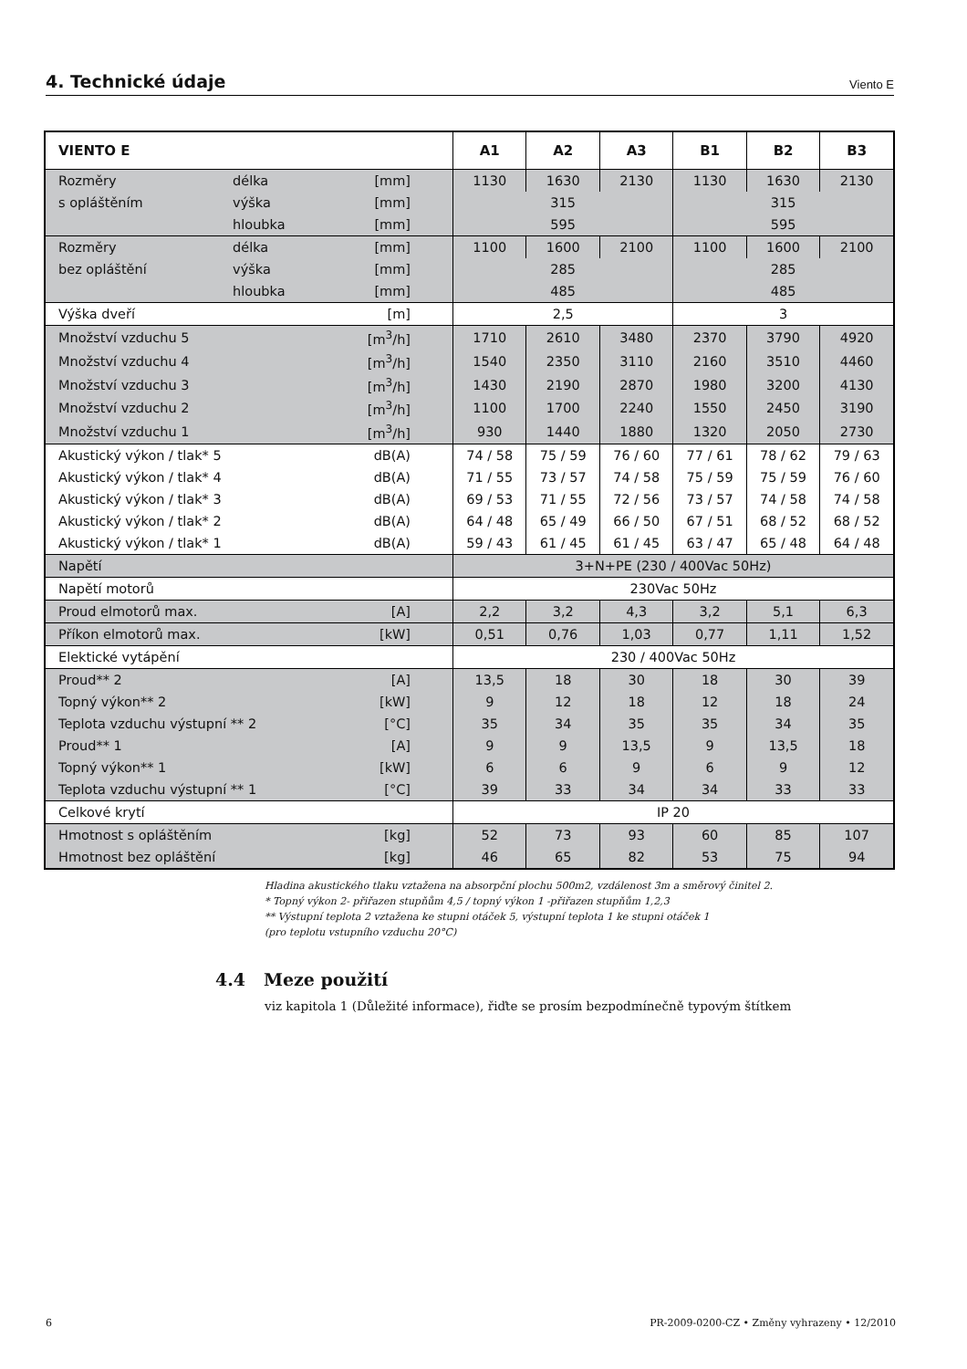4. Technické údaje
Viento E
| VIENTO E | | | A1 | A2 | A3 | B1 | B2 | B3 |
| --- | --- | --- | --- | --- | --- | --- | --- | --- |
| Rozměry | délka | [mm] | 1130 | 1630 | 2130 | 1130 | 1630 | 2130 |
| s opláštěním | výška | [mm] | 315 | | | 315 | | |
| | hloubka | [mm] | 595 | | | 595 | | |
| Rozměry | délka | [mm] | 1100 | 1600 | 2100 | 1100 | 1600 | 2100 |
| bez opláštění | výška | [mm] | 285 | | | 285 | | |
| | hloubka | [mm] | 485 | | | 485 | | |
| Výška dveří | | [m] | 2,5 | | | 3 | | |
| Množství vzduchu 5 | | [m<sup>3</sup>/h] | 1710 | 2610 | 3480 | 2370 | 3790 | 4920 |
| Množství vzduchu 4 | | [m<sup>3</sup>/h] | 1540 | 2350 | 3110 | 2160 | 3510 | 4460 |
| Množství vzduchu 3 | | [m<sup>3</sup>/h] | 1430 | 2190 | 2870 | 1980 | 3200 | 4130 |
| Množství vzduchu 2 | | [m<sup>3</sup>/h] | 1100 | 1700 | 2240 | 1550 | 2450 | 3190 |
| Množství vzduchu 1 | | [m<sup>3</sup>/h] | 930 | 1440 | 1880 | 1320 | 2050 | 2730 |
| Akustický výkon / tlak* 5 | | dB(A) | 74 / 58 | 75 / 59 | 76 / 60 | 77 / 61 | 78 / 62 | 79 / 63 |
| Akustický výkon / tlak* 4 | | dB(A) | 71 / 55 | 73 / 57 | 74 / 58 | 75 / 59 | 75 / 59 | 76 / 60 |
| Akustický výkon / tlak* 3 | | dB(A) | 69 / 53 | 71 / 55 | 72 / 56 | 73 / 57 | 74 / 58 | 74 / 58 |
| Akustický výkon / tlak* 2 | | dB(A) | 64 / 48 | 65 / 49 | 66 / 50 | 67 / 51 | 68 / 52 | 68 / 52 |
| Akustický výkon / tlak* 1 | | dB(A) | 59 / 43 | 61 / 45 | 61 / 45 | 63 / 47 | 65 / 48 | 64 / 48 |
| Napětí | | | 3+N+PE (230 / 400Vac 50Hz) | | | | | |
| Napětí motorů | | | 230Vac 50Hz | | | | | |
| Proud elmotorů max. | | [A] | 2,2 | 3,2 | 4,3 | 3,2 | 5,1 | 6,3 |
| Příkon elmotorů max. | | [kW] | 0,51 | 0,76 | 1,03 | 0,77 | 1,11 | 1,52 |
| Elektické vytápění | | | 230 / 400Vac 50Hz | | | | | |
| Proud** 2 | | [A] | 13,5 | 18 | 30 | 18 | 30 | 39 |
| Topný výkon** 2 | | [kW] | 9 | 12 | 18 | 12 | 18 | 24 |
| Teplota vzduchu výstupní ** 2 | | [°C] | 35 | 34 | 35 | 35 | 34 | 35 |
| Proud** 1 | | [A] | 9 | 9 | 13,5 | 9 | 13,5 | 18 |
| Topný výkon** 1 | | [kW] | 6 | 6 | 9 | 6 | 9 | 12 |
| Teplota vzduchu výstupní ** 1 | | [°C] | 39 | 33 | 34 | 34 | 33 | 33 |
| Celkové krytí | | | IP 20 | | | | | |
| Hmotnost s opláštěním | | [kg] | 52 | 73 | 93 | 60 | 85 | 107 |
| Hmotnost bez opláštění | | [kg] | 46 | 65 | 82 | 53 | 75 | 94 |
Hladina akustického tlaku vztažena na absorpční plochu 500m2, vzdálenost 3m a směrový činitel 2.
* Topný výkon 2- přiřazen stupňům 4,5 / topný výkon 1 -přiřazen stupňům 1,2,3
** Výstupní teplota 2 vztažena ke stupni otáček 5, výstupní teplota 1 ke stupni otáček 1
(pro teplotu vstupního vzduchu 20°C)
4.4 Meze použití
viz kapitola 1 (Důležité informace), řiďte se prosím bezpodmínečně typovým štítkem
6 PR-2009-0200-CZ • Změny vyhrazeny • 12/2010